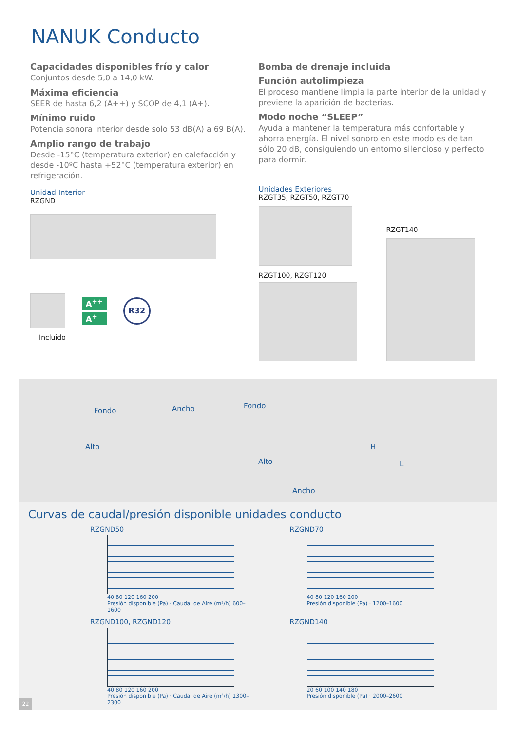NANUK Conducto
Capacidades disponibles frío y calor
Conjuntos desde 5,0 a 14,0 kW.
Máxima eficiencia
SEER de hasta 6,2 (A++) y SCOP de 4,1 (A+).
Mínimo ruido
Potencia sonora interior desde solo 53 dB(A) a 69 B(A).
Amplio rango de trabajo
Desde -15°C (temperatura exterior) en calefacción y desde -10ºC hasta +52°C (temperatura exterior) en refrigeración.
Unidad Interior
RZGND
A<sup>++</sup>
A<sup>+</sup>
R32
Incluido
Bomba de drenaje incluida
Función autolimpieza
El proceso mantiene limpia la parte interior de la unidad y previene la aparición de bacterias.
Modo noche “SLEEP”
Ayuda a mantener la temperatura más confortable y ahorra energía. El nivel sonoro en este modo es de tan sólo 20 dB, consiguiendo un entorno silencioso y perfecto para dormir.
Unidades Exteriores
RZGT35, RZGT50, RZGT70
RZGT100, RZGT120
RZGT140
Fondo Ancho
Alto
Fondo
H
L Alto
Ancho
Curvas de caudal/presión disponible unidades conducto
RZGND50
40 80 120 160 200
Presión disponible (Pa) · Caudal de Aire (m³/h) 600–1600
RZGND70
40 80 120 160 200
Presión disponible (Pa) · 1200–1600
RZGND100, RZGND120
40 80 120 160 200
Presión disponible (Pa) · Caudal de Aire (m³/h) 1300–2300
RZGND140
20 60 100 140 180
Presión disponible (Pa) · 2000–2600
22